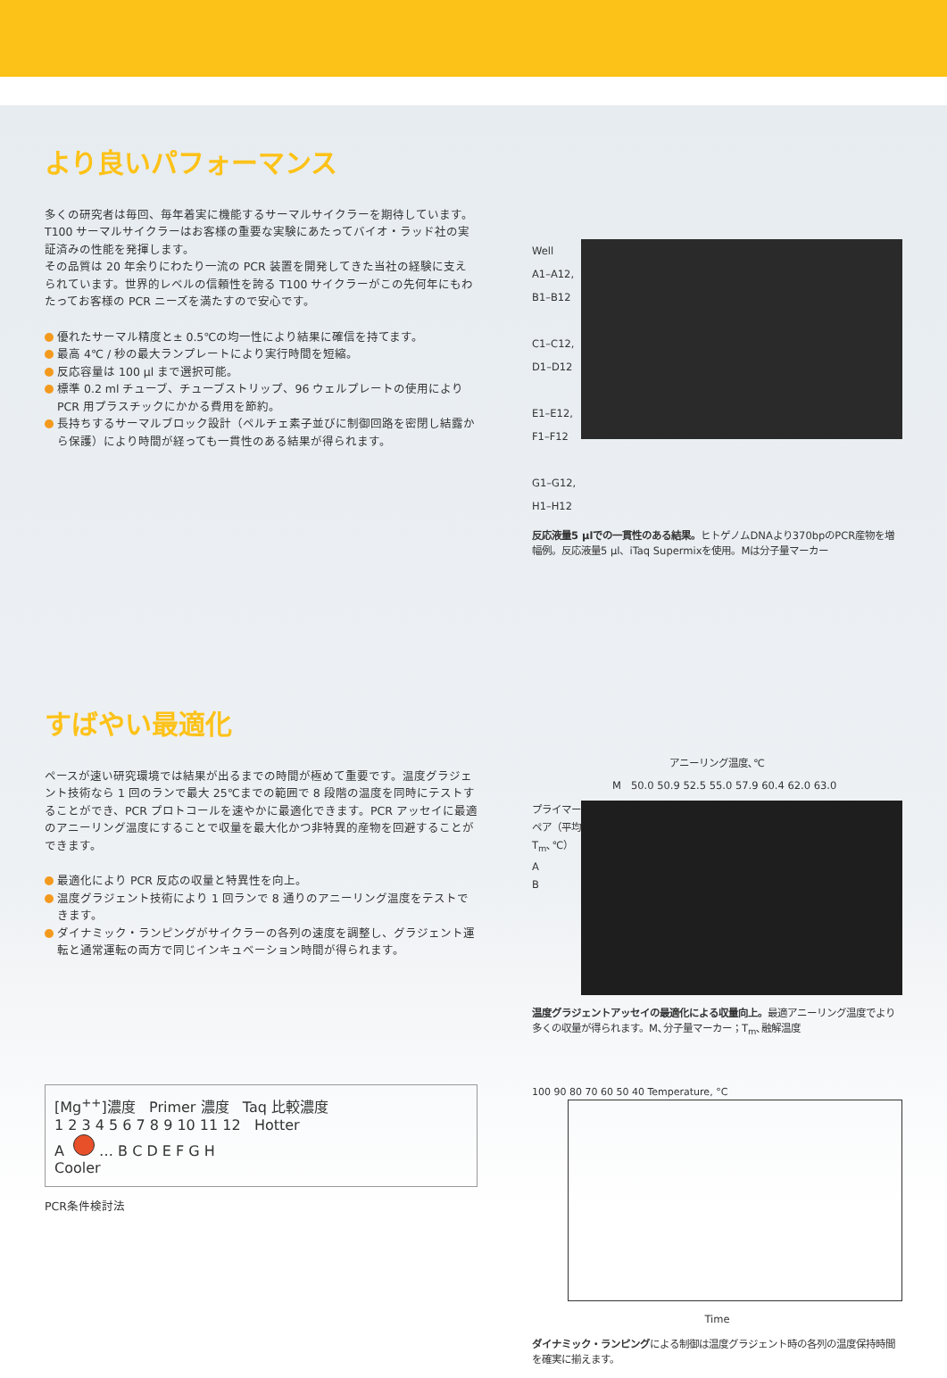より良いパフォーマンス
多くの研究者は毎回、毎年着実に機能するサーマルサイクラーを期待しています。T100 サーマルサイクラーはお客様の重要な実験にあたってバイオ・ラッド社の実証済みの性能を発揮します。
その品質は 20 年余りにわたり一流の PCR 装置を開発してきた当社の経験に支えられています。世界的レベルの信頼性を誇る T100 サイクラーがこの先何年にもわたってお客様の PCR ニーズを満たすので安心です。
優れたサーマル精度と± 0.5℃の均一性により結果に確信を持てます。
最高 4℃ / 秒の最大ランプレートにより実行時間を短縮。
反応容量は 100 µl まで選択可能。
標準 0.2 ml チューブ、チューブストリップ、96 ウェルプレートの使用により PCR 用プラスチックにかかる費用を節約。
長持ちするサーマルブロック設計（ペルチェ素子並びに制御回路を密閉し結露から保護）により時間が経っても一貫性のある結果が得られます。
Well
A1–A12,
B1–B12
C1–C12,
D1–D12
E1–E12,
F1–F12
G1–G12,
H1–H12
反応液量5 µlでの一貫性のある結果。ヒトゲノムDNAより370bpのPCR産物を増幅例。反応液量5 µl、iTaq Supermixを使用。Mは分子量マーカー
すばやい最適化
ペースが速い研究環境では結果が出るまでの時間が極めて重要です。温度グラジェント技術なら 1 回のランで最大 25℃までの範囲で 8 段階の温度を同時にテストすることができ、PCR プロトコールを速やかに最適化できます。PCR アッセイに最適のアニーリング温度にすることで収量を最大化かつ非特異的産物を回避することができます。
最適化により PCR 反応の収量と特異性を向上。
温度グラジェント技術により 1 回ランで 8 通りのアニーリング温度をテストできます。
ダイナミック・ランピングがサイクラーの各列の速度を調整し、グラジェント運転と通常運転の両方で同じインキュベーション時間が得られます。
アニーリング温度､℃
M 50.0 50.9 52.5 55.0 57.9 60.4 62.0 63.0
プライマーペア（平均T<sub>m</sub>､℃）
A
B
温度グラジェントアッセイの最適化による収量向上。最適アニーリング温度でより多くの収量が得られます。M､分子量マーカー；T<sub>m</sub>､融解温度
[Mg<sup>++</sup>]濃度 Primer 濃度 Taq 比較濃度
1 2 3 4 5 6 7 8 9 10 11 12 Hotter
A … B C D E F G H
Cooler
PCR条件検討法
100 90 80 70 60 50 40 Temperature, °C
Time
ダイナミック・ランピングによる制御は温度グラジェント時の各列の温度保持時間を確実に揃えます。